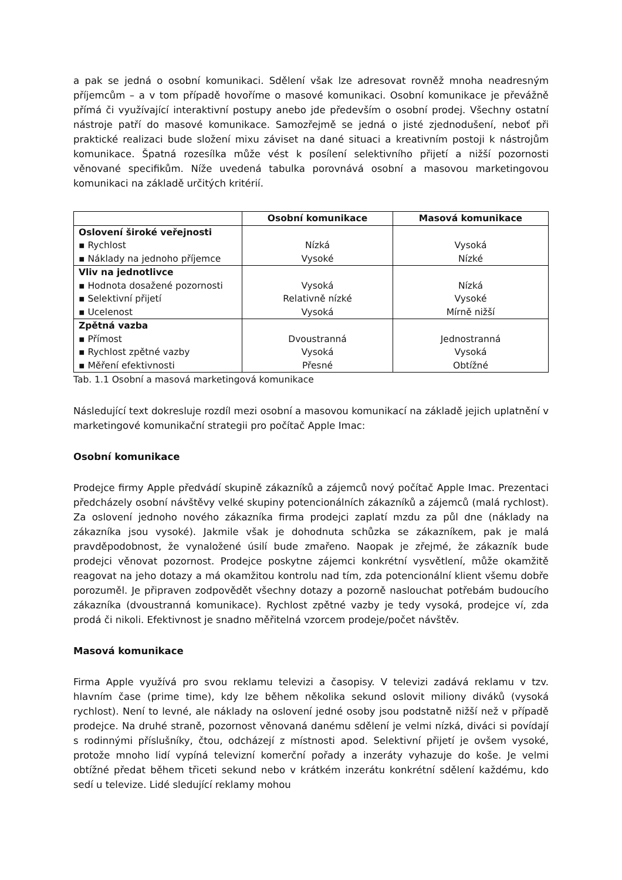a pak se jedná o osobní komunikaci. Sdělení však lze adresovat rovněž mnoha neadresným příjemcům – a v tom případě hovoříme o masové komunikaci. Osobní komunikace je převážně přímá či využívající interaktivní postupy anebo jde především o osobní prodej. Všechny ostatní nástroje patří do masové komunikace. Samozřejmě se jedná o jisté zjednodušení, neboť při praktické realizaci bude složení mixu záviset na dané situaci a kreativním postoji k nástrojům komunikace. Špatná rozesílka může vést k posílení selektivního přijetí a nižší pozornosti věnované specifikům. Níže uvedená tabulka porovnává osobní a masovou marketingovou komunikaci na základě určitých kritérií.
| | Osobní komunikace | Masová komunikace |
| --- | --- | --- |
| Oslovení široké veřejnosti | | |
| ▪ Rychlost | Nízká | Vysoká |
| ▪ Náklady na jednoho příjemce | Vysoké | Nízké |
| Vliv na jednotlivce | | |
| ▪ Hodnota dosažené pozornosti | Vysoká | Nízká |
| ▪ Selektivní přijetí | Relativně nízké | Vysoké |
| ▪ Ucelenost | Vysoká | Mírně nižší |
| Zpětná vazba | | |
| ▪ Přímost | Dvoustranná | Jednostranná |
| ▪ Rychlost zpětné vazby | Vysoká | Vysoká |
| ▪ Měření efektivnosti | Přesné | Obtížné |
Tab. 1.1 Osobní a masová marketingová komunikace
Následující text dokresluje rozdíl mezi osobní a masovou komunikací na základě jejich uplatnění v marketingové komunikační strategii pro počítač Apple Imac:
Osobní komunikace
Prodejce firmy Apple předvádí skupině zákazníků a zájemců nový počítač Apple Imac. Prezentaci předcházely osobní návštěvy velké skupiny potencionálních zákazníků a zájemců (malá rychlost). Za oslovení jednoho nového zákazníka firma prodejci zaplatí mzdu za půl dne (náklady na zákazníka jsou vysoké). Jakmile však je dohodnuta schůzka se zákazníkem, pak je malá pravděpodobnost, že vynaložené úsilí bude zmařeno. Naopak je zřejmé, že zákazník bude prodejci věnovat pozornost. Prodejce poskytne zájemci konkrétní vysvětlení, může okamžitě reagovat na jeho dotazy a má okamžitou kontrolu nad tím, zda potencionální klient všemu dobře porozuměl. Je připraven zodpovědět všechny dotazy a pozorně naslouchat potřebám budoucího zákazníka (dvoustranná komunikace). Rychlost zpětné vazby je tedy vysoká, prodejce ví, zda prodá či nikoli. Efektivnost je snadno měřitelná vzorcem prodeje/počet návštěv.
Masová komunikace
Firma Apple využívá pro svou reklamu televizi a časopisy. V televizi zadává reklamu v tzv. hlavním čase (prime time), kdy lze během několika sekund oslovit miliony diváků (vysoká rychlost). Není to levné, ale náklady na oslovení jedné osoby jsou podstatně nižší než v případě prodejce. Na druhé straně, pozornost věnovaná danému sdělení je velmi nízká, diváci si povídají s rodinnými příslušníky, čtou, odcházejí z místnosti apod. Selektivní přijetí je ovšem vysoké, protože mnoho lidí vypíná televizní komerční pořady a inzeráty vyhazuje do koše. Je velmi obtížné předat během třiceti sekund nebo v krátkém inzerátu konkrétní sdělení každému, kdo sedí u televize. Lidé sledující reklamy mohou